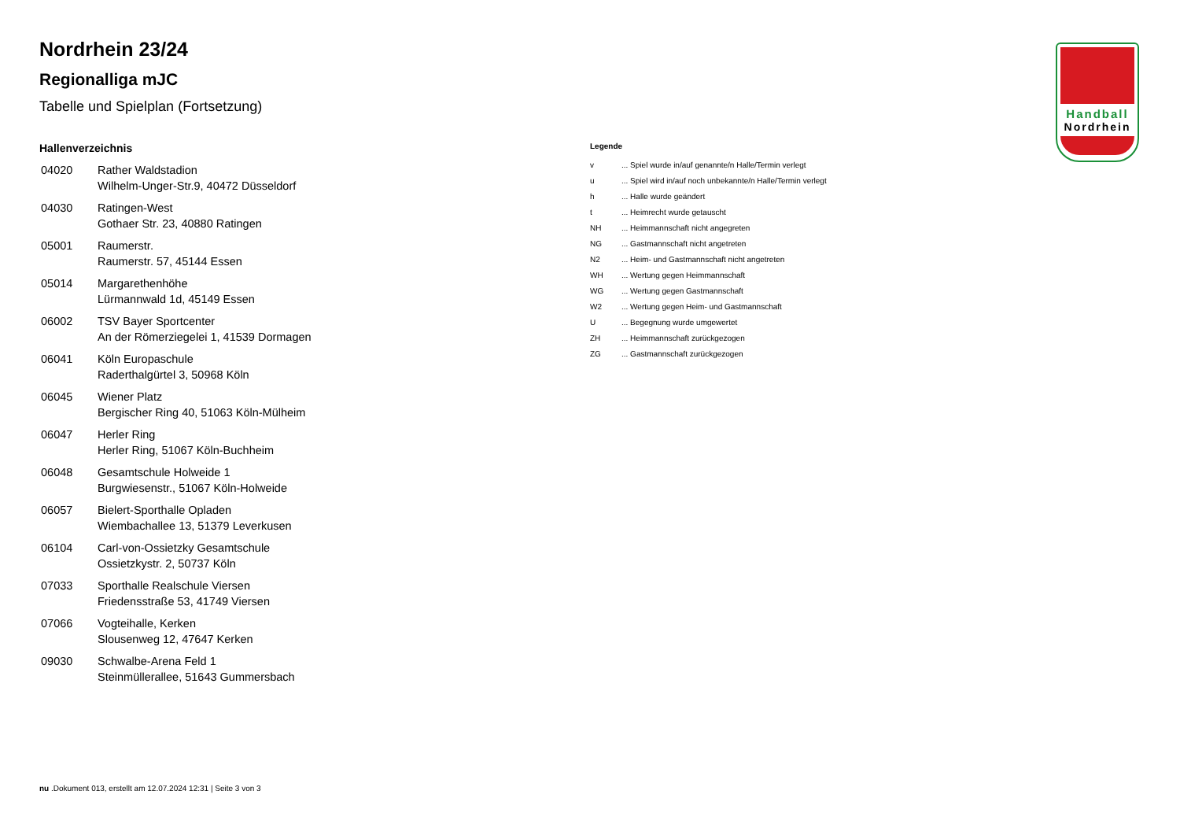Handball
Nordrhein
Nordrhein 23/24
Regionalliga mJC
Tabelle und Spielplan (Fortsetzung)
Hallenverzeichnis
| 04020 | Rather Waldstadion Wilhelm-Unger-Str.9, 40472 Düsseldorf |
| 04030 | Ratingen-West Gothaer Str. 23, 40880 Ratingen |
| 05001 | Raumerstr. Raumerstr. 57, 45144 Essen |
| 05014 | Margarethenhöhe Lürmannwald 1d, 45149 Essen |
| 06002 | TSV Bayer Sportcenter An der Römerziegelei 1, 41539 Dormagen |
| 06041 | Köln Europaschule Raderthalgürtel 3, 50968 Köln |
| 06045 | Wiener Platz Bergischer Ring 40, 51063 Köln-Mülheim |
| 06047 | Herler Ring Herler Ring, 51067 Köln-Buchheim |
| 06048 | Gesamtschule Holweide 1 Burgwiesenstr., 51067 Köln-Holweide |
| 06057 | Bielert-Sporthalle Opladen Wiembachallee 13, 51379 Leverkusen |
| 06104 | Carl-von-Ossietzky Gesamtschule Ossietzkystr. 2, 50737 Köln |
| 07033 | Sporthalle Realschule Viersen Friedensstraße 53, 41749 Viersen |
| 07066 | Vogteihalle, Kerken Slousenweg 12, 47647 Kerken |
| 09030 | Schwalbe-Arena Feld 1 Steinmüllerallee, 51643 Gummersbach |
Legende
| v | ... Spiel wurde in/auf genannte/n Halle/Termin verlegt |
| u | ... Spiel wird in/auf noch unbekannte/n Halle/Termin verlegt |
| h | ... Halle wurde geändert |
| t | ... Heimrecht wurde getauscht |
| NH | ... Heimmannschaft nicht angegreten |
| NG | ... Gastmannschaft nicht angetreten |
| N2 | ... Heim- und Gastmannschaft nicht angetreten |
| WH | ... Wertung gegen Heimmannschaft |
| WG | ... Wertung gegen Gastmannschaft |
| W2 | ... Wertung gegen Heim- und Gastmannschaft |
| U | ... Begegnung wurde umgewertet |
| ZH | ... Heimmannschaft zurückgezogen |
| ZG | ... Gastmannschaft zurückgezogen |
nu .Dokument 013, erstellt am 12.07.2024 12:31 | Seite 3 von 3